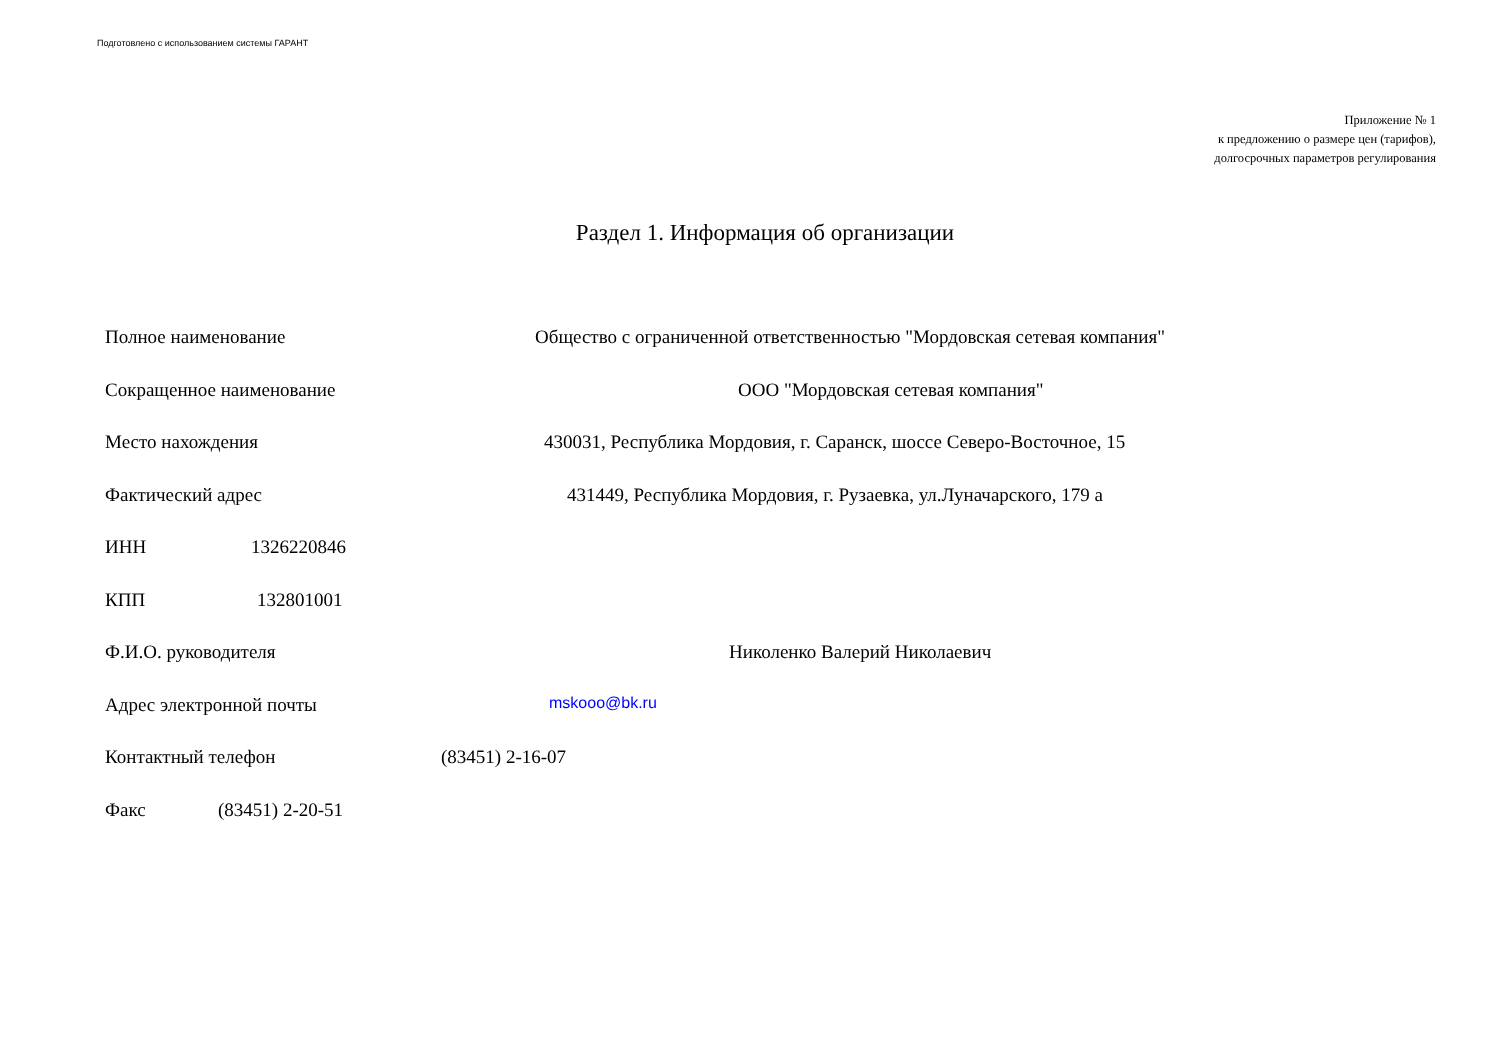Подготовлено с использованием системы ГАРАНТ
Приложение № 1
к предложению о размере цен (тарифов),
долгосрочных параметров регулирования
Раздел 1. Информация об организации
Полное наименование Общество с ограниченной ответственностью "Мордовская сетевая компания"
Сокращенное наименование ООО "Мордовская сетевая компания"
Место нахождения 430031, Республика Мордовия, г. Саранск, шоссе Северо-Восточное, 15
Фактический адрес 431449, Республика Мордовия, г. Рузаевка, ул.Луначарского, 179 а
ИНН 1326220846
КПП 132801001
Ф.И.О. руководителя Николенко Валерий Николаевич
Адрес электронной почты mskooo@bk.ru
Контактный телефон (83451) 2-16-07
Факс (83451) 2-20-51